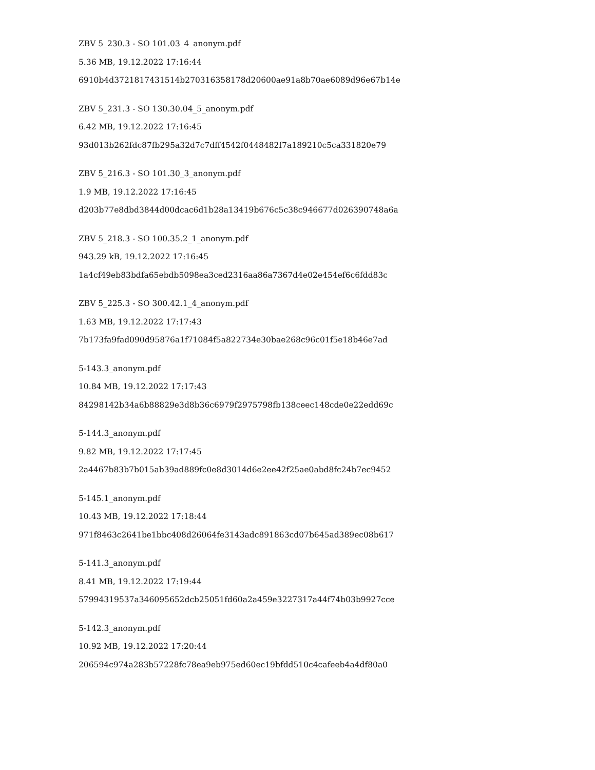ZBV 5_230.3 - SO 101.03_4_anonym.pdf
5.36 MB, 19.12.2022 17:16:44
6910b4d3721817431514b270316358178d20600ae91a8b70ae6089d96e67b14e
ZBV 5_231.3 - SO 130.30.04_5_anonym.pdf
6.42 MB, 19.12.2022 17:16:45
93d013b262fdc87fb295a32d7c7dff4542f0448482f7a189210c5ca331820e79
ZBV 5_216.3 - SO 101.30_3_anonym.pdf
1.9 MB, 19.12.2022 17:16:45
d203b77e8dbd3844d00dcac6d1b28a13419b676c5c38c946677d026390748a6a
ZBV 5_218.3 - SO 100.35.2_1_anonym.pdf
943.29 kB, 19.12.2022 17:16:45
1a4cf49eb83bdfa65ebdb5098ea3ced2316aa86a7367d4e02e454ef6c6fdd83c
ZBV 5_225.3 - SO 300.42.1_4_anonym.pdf
1.63 MB, 19.12.2022 17:17:43
7b173fa9fad090d95876a1f71084f5a822734e30bae268c96c01f5e18b46e7ad
5-143.3_anonym.pdf
10.84 MB, 19.12.2022 17:17:43
84298142b34a6b88829e3d8b36c6979f2975798fb138ceec148cde0e22edd69c
5-144.3_anonym.pdf
9.82 MB, 19.12.2022 17:17:45
2a4467b83b7b015ab39ad889fc0e8d3014d6e2ee42f25ae0abd8fc24b7ec9452
5-145.1_anonym.pdf
10.43 MB, 19.12.2022 17:18:44
971f8463c2641be1bbc408d26064fe3143adc891863cd07b645ad389ec08b617
5-141.3_anonym.pdf
8.41 MB, 19.12.2022 17:19:44
57994319537a346095652dcb25051fd60a2a459e3227317a44f74b03b9927cce
5-142.3_anonym.pdf
10.92 MB, 19.12.2022 17:20:44
206594c974a283b57228fc78ea9eb975ed60ec19bfdd510c4cafeeb4a4df80a0